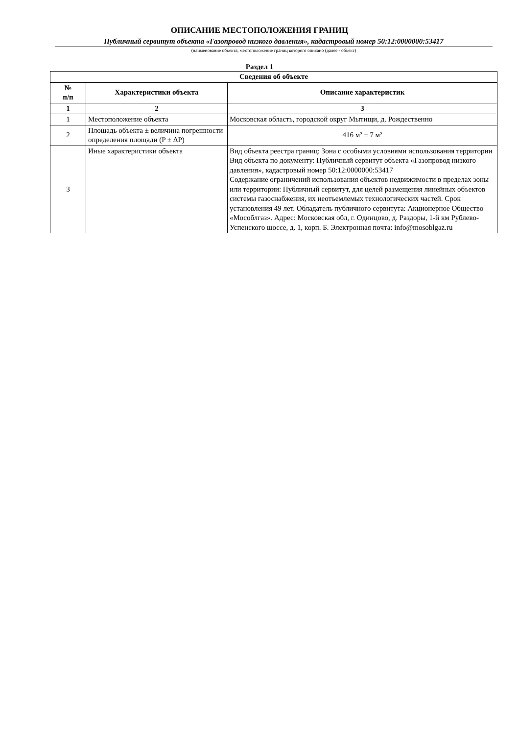ОПИСАНИЕ МЕСТОПОЛОЖЕНИЯ ГРАНИЦ
Публичный сервитут объекта «Газопровод низкого давления», кадастровый номер 50:12:0000000:53417
(наименование объекта, местоположение границ которого описано (далее - объект)
Раздел 1
| Сведения об объекте | | |
| --- | --- | --- |
| № п/п | Характеристики объекта | Описание характеристик |
| 1 | 2 | 3 |
| 1 | Местоположение объекта | Московская область, городской округ Мытищи, д. Рождественно |
| 2 | Площадь объекта ± величина погрешности определения площади (P ± ΔP) | 416 м² ± 7 м² |
| 3 | Иные характеристики объекта | Вид объекта реестра границ: Зона с особыми условиями использования территории Вид объекта по документу: Публичный сервитут объекта «Газопровод низкого давления», кадастровый номер 50:12:0000000:53417 Содержание ограничений использования объектов недвижимости в пределах зоны или территории: Публичный сервитут, для целей размещения линейных объектов системы газоснабжения, их неотъемлемых технологических частей. Срок установления 49 лет. Обладатель публичного сервитута: Акционерное Общество «Мособлгаз». Адрес: Московская обл, г. Одинцово, д. Раздоры, 1-й км Рублево-Успенского шоссе, д. 1, корп. Б. Электронная почта: info@mosoblgaz.ru |